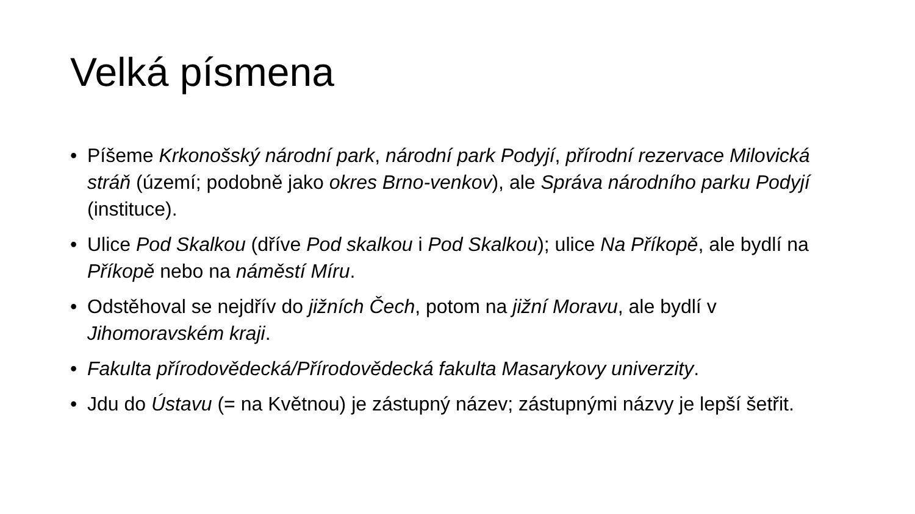Velká písmena
• Píšeme Krkonošský národní park, národní park Podyjí, přírodní rezervace Milovická stráň (území; podobně jako okres Brno-venkov), ale Správa národního parku Podyjí (instituce).
• Ulice Pod Skalkou (dříve Pod skalkou i Pod Skalkou); ulice Na Příkopě, ale bydlí na Příkopě nebo na náměstí Míru.
• Odstěhoval se nejdřív do jižních Čech, potom na jižní Moravu, ale bydlí v Jihomoravském kraji.
• Fakulta přírodovědecká/Přírodovědecká fakulta Masarykovy univerzity.
• Jdu do Ústavu (= na Květnou) je zástupný název; zástupnými názvy je lepší šetřit.